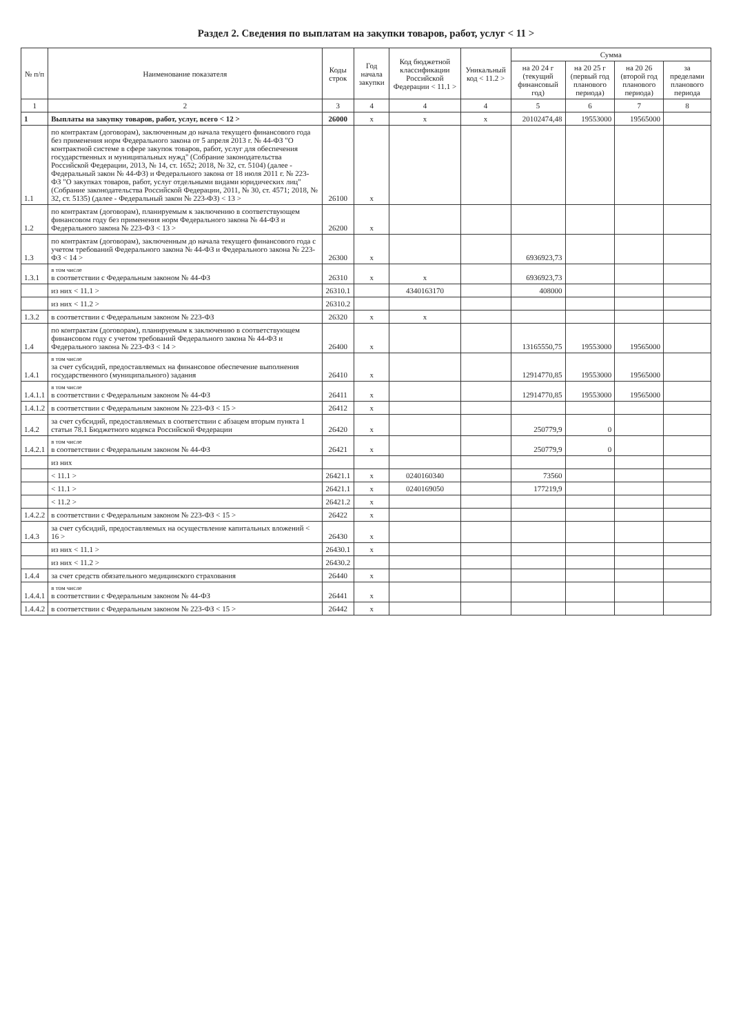Раздел 2. Сведения по выплатам на закупки товаров, работ, услуг < 11 >
| № п/п | Наименование показателя | Коды строк | Год начала закупки | Код бюджетной классификации Российской Федерации < 11.1 > | Уникальный код < 11.2 > | Сумма | | | |
| --- | --- | --- | --- | --- | --- | --- | --- | --- | --- |
| | | | | | | на 20 24 г (текущий финансовый год) | на 20 25 г (первый год планового периода) | на 20 26 (второй год планового периода) | за пределами планового периода |
| 1 | 2 | 3 | 4 | 4 | 4 | 5 | 6 | 7 | 8 |
| 1 | Выплаты на закупку товаров, работ, услуг, всего < 12 > | 26000 | x | x | x | 20102474,48 | 19553000 | 19565000 | |
| 1.1 | по контрактам (договорам), заключенным до начала текущего финансового года без применения норм Федерального закона от 5 апреля 2013 г. № 44-ФЗ "О контрактной системе в сфере закупок товаров, работ, услуг для обеспечения государственных и муниципальных нужд" (Собрание законодательства Российской Федерации, 2013, № 14, ст. 1652; 2018, № 32, ст. 5104) (далее - Федеральный закон № 44-ФЗ) и Федерального закона от 18 июля 2011 г. № 223-ФЗ "О закупках товаров, работ, услуг отдельными видами юридических лиц" (Собрание законодательства Российской Федерации, 2011, № 30, ст. 4571; 2018, № 32, ст. 5135) (далее - Федеральный закон № 223-ФЗ) < 13 > | 26100 | x | | | | | | |
| 1.2 | по контрактам (договорам), планируемым к заключению в соответствующем финансовом году без применения норм Федерального закона № 44-ФЗ и Федерального закона № 223-ФЗ < 13 > | 26200 | x | | | | | | |
| 1.3 | по контрактам (договорам), заключенным до начала текущего финансового года с учетом требований Федерального закона № 44-ФЗ и Федерального закона № 223-ФЗ < 14 > | 26300 | x | | | 6936923,73 | | | |
| 1.3.1 | в том числе в соответствии с Федеральным законом № 44-ФЗ | 26310 | x | x | | 6936923,73 | | | |
| | из них < 11.1 > | 26310.1 | | 4340163170 | | 408000 | | | |
| | из них < 11.2 > | 26310.2 | | | | | | | |
| 1.3.2 | в соответствии с Федеральным законом № 223-ФЗ | 26320 | x | x | | | | | |
| 1.4 | по контрактам (договорам), планируемым к заключению в соответствующем финансовом году с учетом требований Федерального закона № 44-ФЗ и Федерального закона № 223-ФЗ < 14 > | 26400 | x | | | 13165550,75 | 19553000 | 19565000 | |
| 1.4.1 | в том числе за счет субсидий, предоставляемых на финансовое обеспечение выполнения государственного (муниципального) задания | 26410 | x | | | 12914770,85 | 19553000 | 19565000 | |
| 1.4.1.1 | в том числе в соответствии с Федеральным законом № 44-ФЗ | 26411 | x | | | 12914770,85 | 19553000 | 19565000 | |
| 1.4.1.2 | в соответствии с Федеральным законом № 223-ФЗ < 15 > | 26412 | x | | | | | | |
| 1.4.2 | за счет субсидий, предоставляемых в соответствии с абзацем вторым пункта 1 статьи 78.1 Бюджетного кодекса Российской Федерации | 26420 | x | | | 250779,9 | 0 | | |
| 1.4.2.1 | в том числе в соответствии с Федеральным законом № 44-ФЗ | 26421 | x | | | 250779,9 | 0 | | |
| | из них | | | | | | | | |
| | < 11.1 > | 26421.1 | x | 0240160340 | | 73560 | | | |
| | < 11.1 > | 26421.1 | x | 0240169050 | | 177219,9 | | | |
| | < 11.2 > | 26421.2 | x | | | | | | |
| 1.4.2.2 | в соответствии с Федеральным законом № 223-ФЗ < 15 > | 26422 | x | | | | | | |
| 1.4.3 | за счет субсидий, предоставляемых на осуществление капитальных вложений < 16 > | 26430 | x | | | | | | |
| | из них < 11.1 > | 26430.1 | x | | | | | | |
| | из них < 11.2 > | 26430.2 | | | | | | | |
| 1.4.4 | за счет средств обязательного медицинского страхования | 26440 | x | | | | | | |
| 1.4.4.1 | в том числе в соответствии с Федеральным законом № 44-ФЗ | 26441 | x | | | | | | |
| 1.4.4.2 | в соответствии с Федеральным законом № 223-ФЗ < 15 > | 26442 | x | | | | | | |